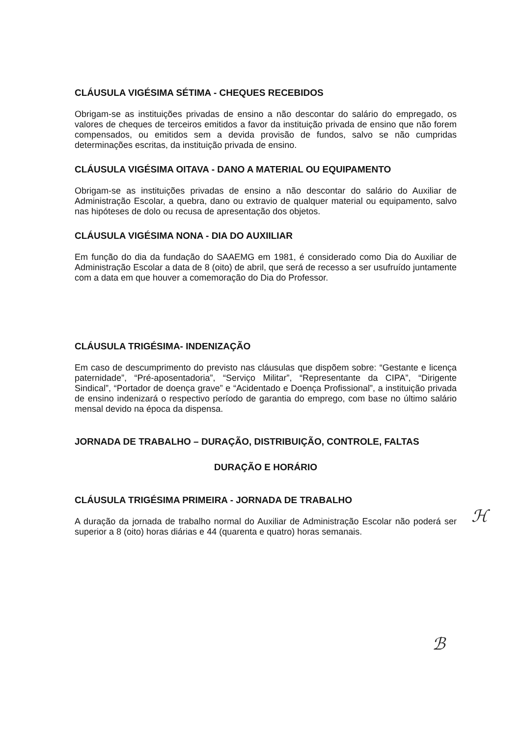CLÁUSULA VIGÉSIMA SÉTIMA - CHEQUES RECEBIDOS
Obrigam-se as instituições privadas de ensino a não descontar do salário do empregado, os valores de cheques de terceiros emitidos a favor da instituição privada de ensino que não forem compensados, ou emitidos sem a devida provisão de fundos, salvo se não cumpridas determinações escritas, da instituição privada de ensino.
CLÁUSULA VIGÉSIMA OITAVA - DANO A MATERIAL OU EQUIPAMENTO
Obrigam-se as instituições privadas de ensino a não descontar do salário do Auxiliar de Administração Escolar, a quebra, dano ou extravio de qualquer material ou equipamento, salvo nas hipóteses de dolo ou recusa de apresentação dos objetos.
CLÁUSULA VIGÉSIMA NONA - DIA DO AUXIILIAR
Em função do dia da fundação do SAAEMG em 1981, é considerado como Dia do Auxiliar de Administração Escolar a data de 8 (oito) de abril, que será de recesso a ser usufruído juntamente com a data em que houver a comemoração do Dia do Professor.
CLÁUSULA TRIGÉSIMA- INDENIZAÇÃO
Em caso de descumprimento do previsto nas cláusulas que dispõem sobre: “Gestante e licença paternidade”, “Pré-aposentadoria”, “Serviço Militar”, “Representante da CIPA”, “Dirigente Sindical”, “Portador de doença grave” e “Acidentado e Doença Profissional”, a instituição privada de ensino indenizará o respectivo período de garantia do emprego, com base no último salário mensal devido na época da dispensa.
JORNADA DE TRABALHO – DURAÇÃO, DISTRIBUIÇÃO, CONTROLE, FALTAS
DURAÇÃO E HORÁRIO
CLÁUSULA TRIGÉSIMA PRIMEIRA - JORNADA DE TRABALHO
A duração da jornada de trabalho normal do Auxiliar de Administração Escolar não poderá ser superior a 8 (oito) horas diárias e 44 (quarenta e quatro) horas semanais.
ℋ
ℬ